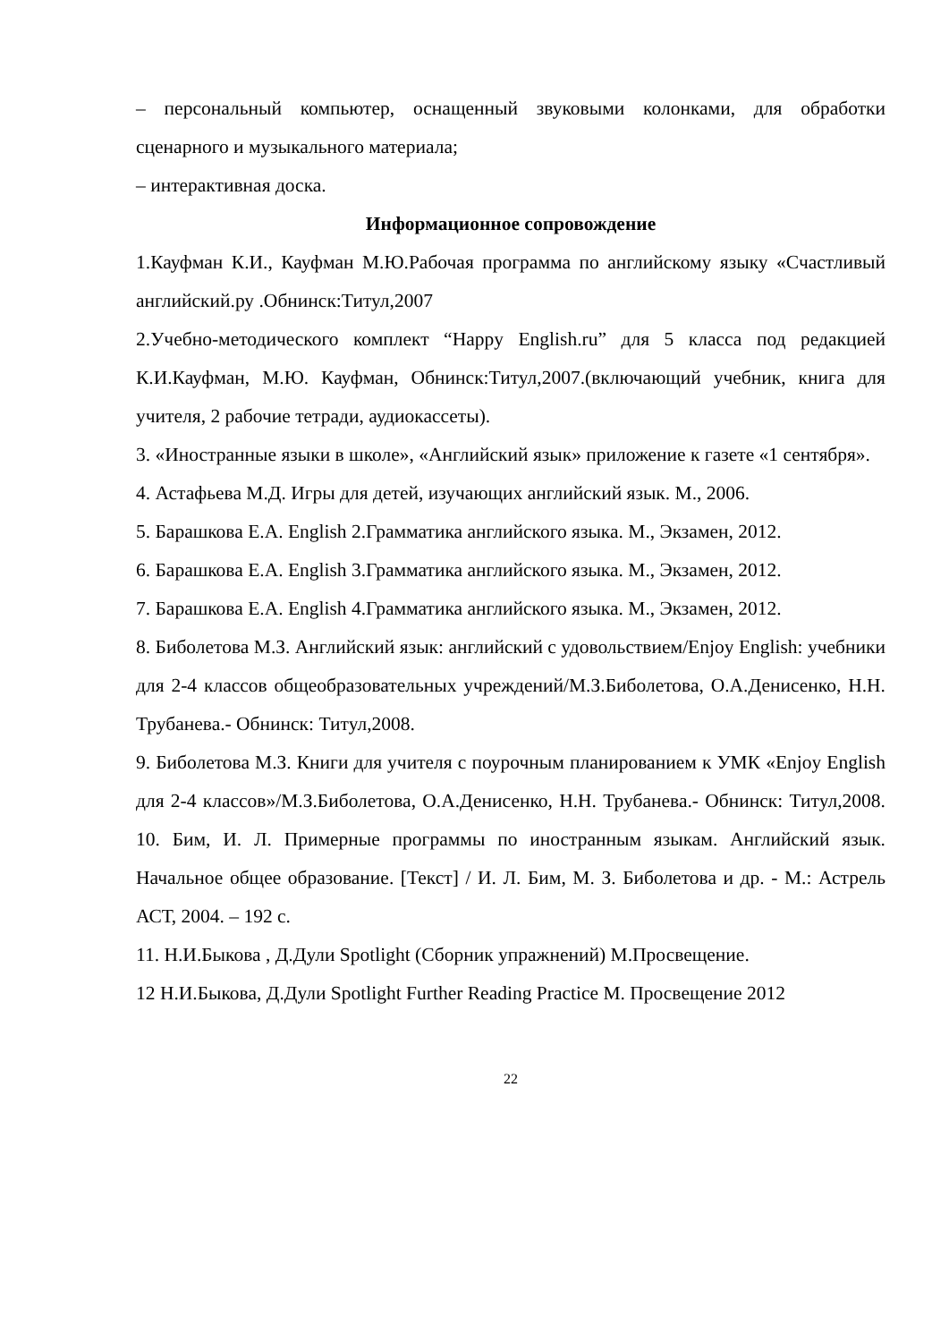– персональный компьютер, оснащенный звуковыми колонками, для обработки сценарного и музыкального материала;
– интерактивная доска.
Информационное сопровождение
1.Кауфман К.И., Кауфман М.Ю.Рабочая программа по английскому языку «Счастливый английский.ру .Обнинск:Титул,2007
2.Учебно-методического комплект “Happy English.ru” для 5 класса под редакцией К.И.Кауфман, М.Ю. Кауфман, Обнинск:Титул,2007.(включающий учебник, книга для учителя, 2 рабочие тетради, аудиокассеты).
3. «Иностранные языки в школе», «Английский язык» приложение к газете «1 сентября».
4. Астафьева М.Д. Игры для детей, изучающих английский язык. М., 2006.
5. Барашкова Е.А. English 2.Грамматика английского языка. М., Экзамен, 2012.
6. Барашкова Е.А. English 3.Грамматика английского языка. М., Экзамен, 2012.
7. Барашкова Е.А. English 4.Грамматика английского языка. М., Экзамен, 2012.
8. Биболетова М.З. Английский язык: английский с удовольствием/Enjoy English: учебники для 2-4 классов общеобразовательных учреждений/М.З.Биболетова, О.А.Денисенко, Н.Н. Трубанева.- Обнинск: Титул,2008.
9. Биболетова М.З. Книги для учителя с поурочным планированием к УМК «Enjoy English для 2-4 классов»/М.З.Биболетова, О.А.Денисенко, Н.Н. Трубанева.- Обнинск: Титул,2008. 10. Бим, И. Л. Примерные программы по иностранным языкам. Английский язык. Начальное общее образование. [Текст] / И. Л. Бим, М. З. Биболетова и др. - М.: Астрель АСТ, 2004. – 192 с.
11. Н.И.Быкова , Д.Дули Spotlight (Сборник упражнений) М.Просвещение.
12 Н.И.Быкова, Д.Дули Spotlight Further Reading Practice М. Просвещение 2012
22